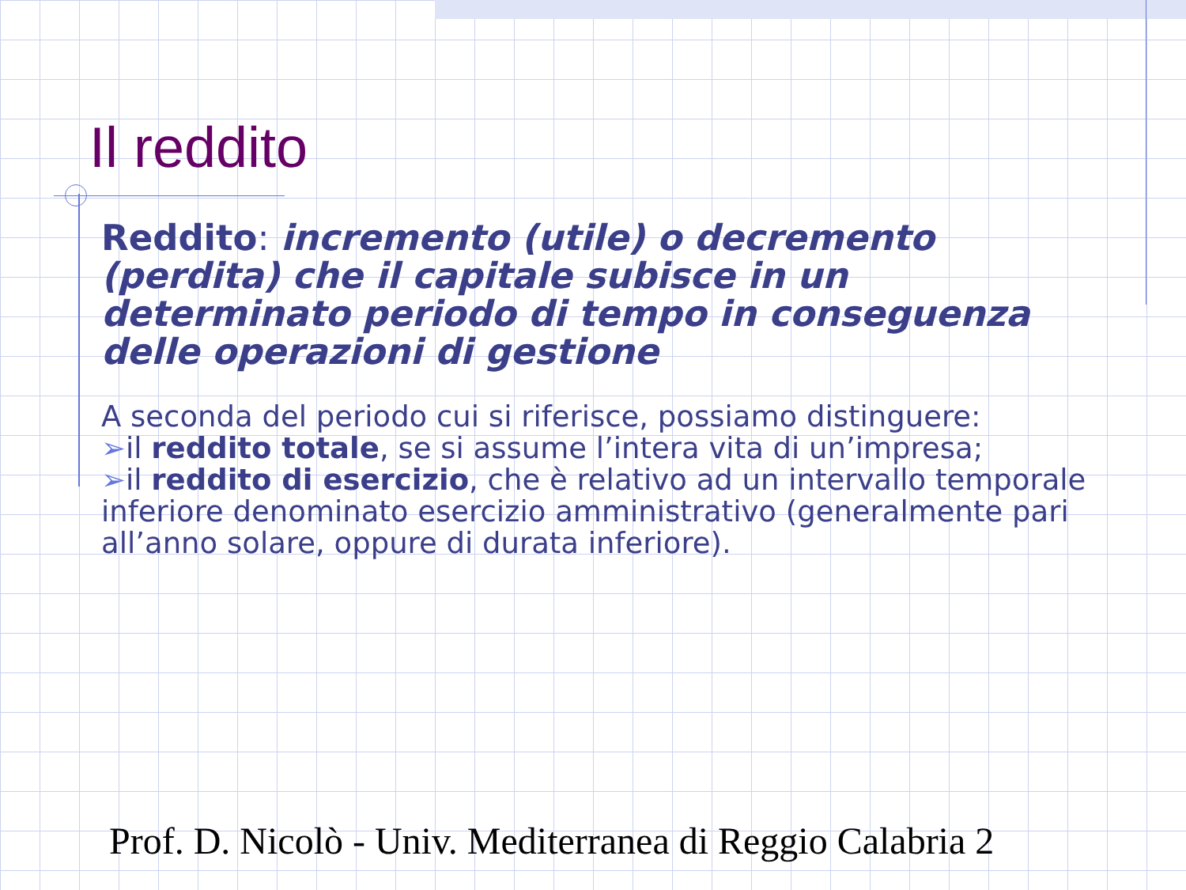Il reddito
Reddito: incremento (utile) o decremento (perdita) che il capitale subisce in un determinato periodo di tempo in conseguenza delle operazioni di gestione
A seconda del periodo cui si riferisce, possiamo distinguere:
➢il reddito totale, se si assume l’intera vita di un’impresa;
➢il reddito di esercizio, che è relativo ad un intervallo temporale inferiore denominato esercizio amministrativo (generalmente pari all’anno solare, oppure di durata inferiore).
Prof. D. Nicolò - Univ. Mediterranea di Reggio Calabria 2